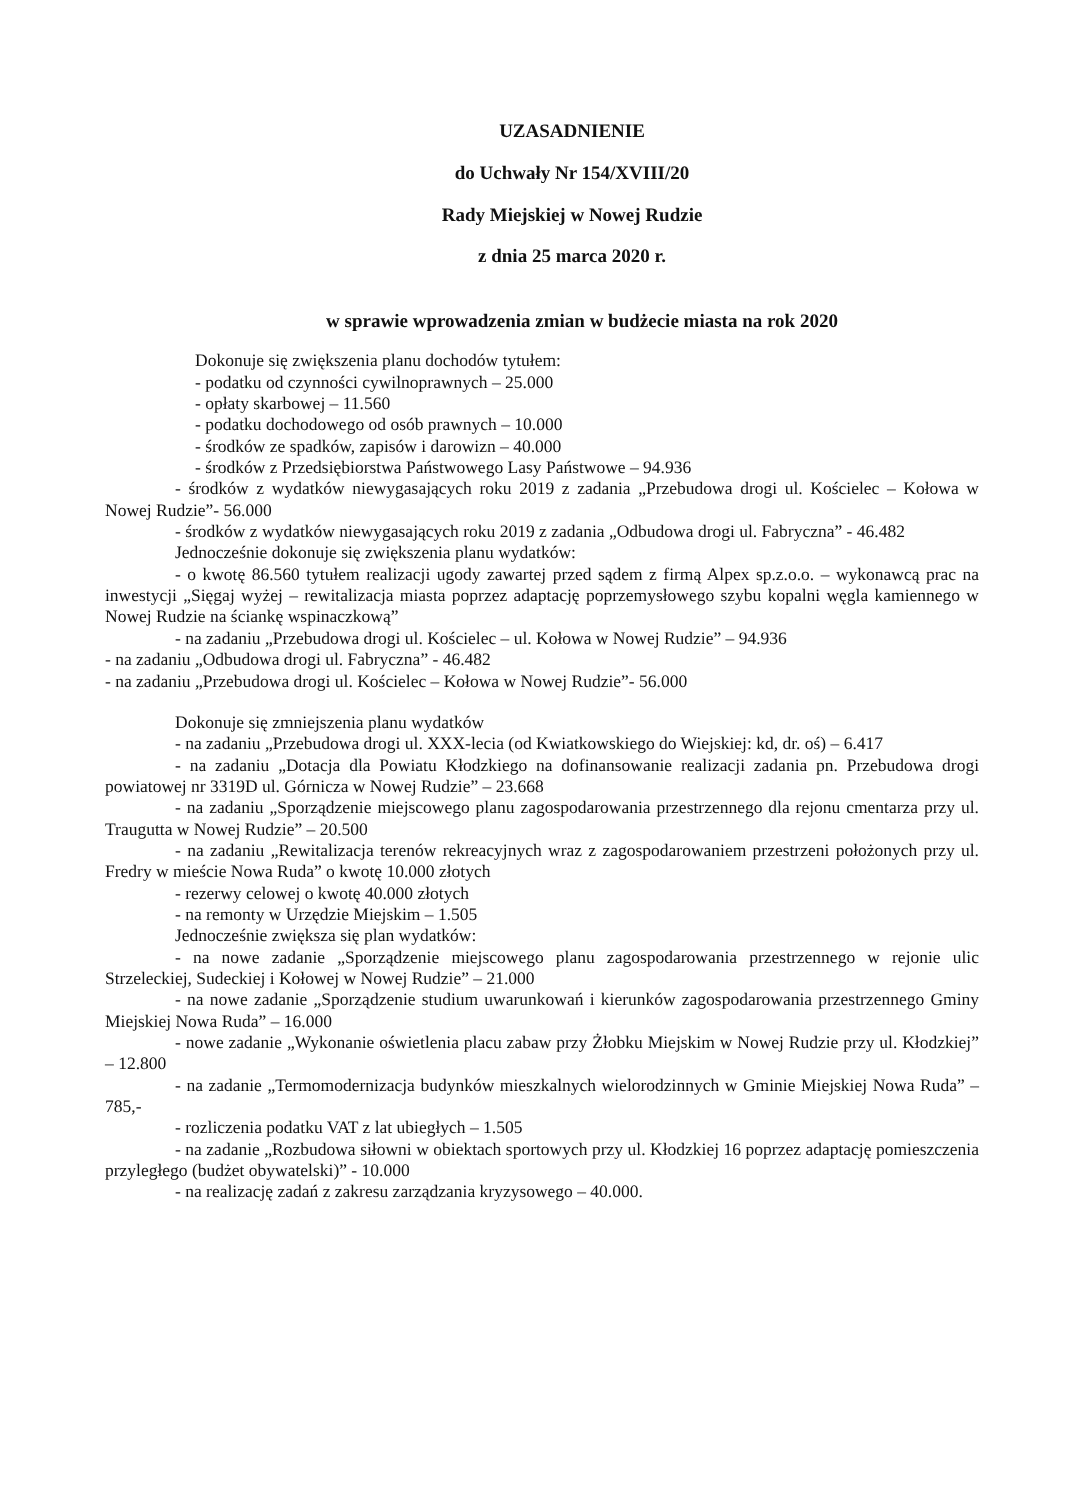UZASADNIENIE
do Uchwały Nr 154/XVIII/20
Rady Miejskiej w Nowej Rudzie
z dnia 25 marca 2020 r.
w sprawie wprowadzenia zmian w budżecie miasta na rok 2020
Dokonuje się zwiększenia planu dochodów tytułem:
- podatku od czynności cywilnoprawnych – 25.000
- opłaty skarbowej – 11.560
- podatku dochodowego od osób prawnych – 10.000
- środków ze spadków, zapisów i darowizn – 40.000
- środków z Przedsiębiorstwa Państwowego Lasy Państwowe – 94.936
- środków z wydatków niewygasających roku 2019 z zadania „Przebudowa drogi ul. Kościelec – Kołowa w Nowej Rudzie”- 56.000
- środków z wydatków niewygasających roku 2019 z zadania „Odbudowa drogi ul. Fabryczna” - 46.482
Jednocześnie dokonuje się zwiększenia planu wydatków:
- o kwotę 86.560 tytułem realizacji ugody zawartej przed sądem z firmą Alpex sp.z.o.o. – wykonawcą prac na inwestycji „Sięgaj wyżej – rewitalizacja miasta poprzez adaptację poprzemysłowego szybu kopalni węgla kamiennego w Nowej Rudzie na ściankę wspinaczkową”
- na zadaniu „Przebudowa drogi ul. Kościelec – ul. Kołowa w Nowej Rudzie” – 94.936
- na zadaniu „Odbudowa drogi ul. Fabryczna” - 46.482
- na zadaniu „Przebudowa drogi ul. Kościelec – Kołowa w Nowej Rudzie”- 56.000
Dokonuje się zmniejszenia planu wydatków
- na zadaniu „Przebudowa drogi ul. XXX-lecia (od Kwiatkowskiego do Wiejskiej: kd, dr. oś) – 6.417
- na zadaniu „Dotacja dla Powiatu Kłodzkiego na dofinansowanie realizacji zadania pn. Przebudowa drogi powiatowej nr 3319D ul. Górnicza w Nowej Rudzie” – 23.668
- na zadaniu „Sporządzenie miejscowego planu zagospodarowania przestrzennego dla rejonu cmentarza przy ul. Traugutta w Nowej Rudzie” – 20.500
- na zadaniu „Rewitalizacja terenów rekreacyjnych wraz z zagospodarowaniem przestrzeni położonych przy ul. Fredry w mieście Nowa Ruda” o kwotę 10.000 złotych
- rezerwy celowej o kwotę 40.000 złotych
- na remonty w Urzędzie Miejskim – 1.505
Jednocześnie zwiększa się plan wydatków:
- na nowe zadanie „Sporządzenie miejscowego planu zagospodarowania przestrzennego w rejonie ulic Strzeleckiej, Sudeckiej i Kołowej w Nowej Rudzie” – 21.000
- na nowe zadanie „Sporządzenie studium uwarunkowań i kierunków zagospodarowania przestrzennego Gminy Miejskiej Nowa Ruda” – 16.000
- nowe zadanie „Wykonanie oświetlenia placu zabaw przy Żłobku Miejskim w Nowej Rudzie przy ul. Kłodzkiej” – 12.800
- na zadanie „Termomodernizacja budynków mieszkalnych wielorodzinnych w Gminie Miejskiej Nowa Ruda” – 785,-
- rozliczenia podatku VAT z lat ubiegłych – 1.505
- na zadanie „Rozbudowa siłowni w obiektach sportowych przy ul. Kłodzkiej 16 poprzez adaptację pomieszczenia przyległego (budżet obywatelski)” - 10.000
- na realizację zadań z zakresu zarządzania kryzysowego – 40.000.